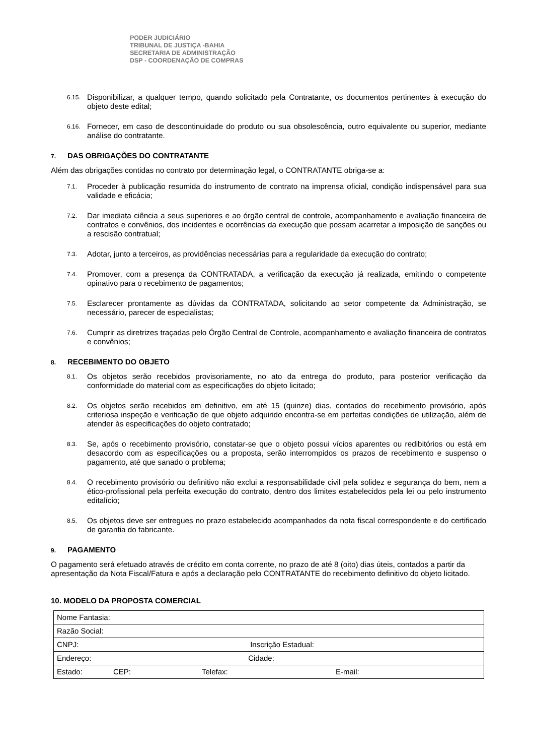PODER JUDICIÁRIO
TRIBUNAL DE JUSTIÇA -BAHIA
SECRETARIA DE ADMINISTRAÇÃO
DSP - COORDENAÇÃO DE COMPRAS
6.15. Disponibilizar, a qualquer tempo, quando solicitado pela Contratante, os documentos pertinentes à execução do objeto deste edital;
6.16. Fornecer, em caso de descontinuidade do produto ou sua obsolescência, outro equivalente ou superior, mediante análise do contratante.
7. DAS OBRIGAÇÕES DO CONTRATANTE
Além das obrigações contidas no contrato por determinação legal, o CONTRATANTE obriga-se a:
7.1. Proceder à publicação resumida do instrumento de contrato na imprensa oficial, condição indispensável para sua validade e eficácia;
7.2. Dar imediata ciência a seus superiores e ao órgão central de controle, acompanhamento e avaliação financeira de contratos e convênios, dos incidentes e ocorrências da execução que possam acarretar a imposição de sanções ou a rescisão contratual;
7.3. Adotar, junto a terceiros, as providências necessárias para a regularidade da execução do contrato;
7.4. Promover, com a presença da CONTRATADA, a verificação da execução já realizada, emitindo o competente opinativo para o recebimento de pagamentos;
7.5. Esclarecer prontamente as dúvidas da CONTRATADA, solicitando ao setor competente da Administração, se necessário, parecer de especialistas;
7.6. Cumprir as diretrizes traçadas pelo Órgão Central de Controle, acompanhamento e avaliação financeira de contratos e convênios;
8. RECEBIMENTO DO OBJETO
8.1. Os objetos serão recebidos provisoriamente, no ato da entrega do produto, para posterior verificação da conformidade do material com as especificações do objeto licitado;
8.2. Os objetos serão recebidos em definitivo, em até 15 (quinze) dias, contados do recebimento provisório, após criteriosa inspeção e verificação de que objeto adquirido encontra-se em perfeitas condições de utilização, além de atender às especificações do objeto contratado;
8.3. Se, após o recebimento provisório, constatar-se que o objeto possui vícios aparentes ou redibitórios ou está em desacordo com as especificações ou a proposta, serão interrompidos os prazos de recebimento e suspenso o pagamento, até que sanado o problema;
8.4. O recebimento provisório ou definitivo não exclui a responsabilidade civil pela solidez e segurança do bem, nem a ético-profissional pela perfeita execução do contrato, dentro dos limites estabelecidos pela lei ou pelo instrumento editalício;
8.5. Os objetos deve ser entregues no prazo estabelecido acompanhados da nota fiscal correspondente e do certificado de garantia do fabricante.
9. PAGAMENTO
O pagamento será efetuado através de crédito em conta corrente, no prazo de até 8 (oito) dias úteis, contados a partir da apresentação da Nota Fiscal/Fatura e após a declaração pelo CONTRATANTE do recebimento definitivo do objeto licitado.
10. MODELO DA PROPOSTA COMERCIAL
| Nome Fantasia: |
| Razão Social: |
| CNPJ: Inscrição Estadual: |
| Endereço: Cidade: |
| Estado: CEP: Telefax: E-mail: |